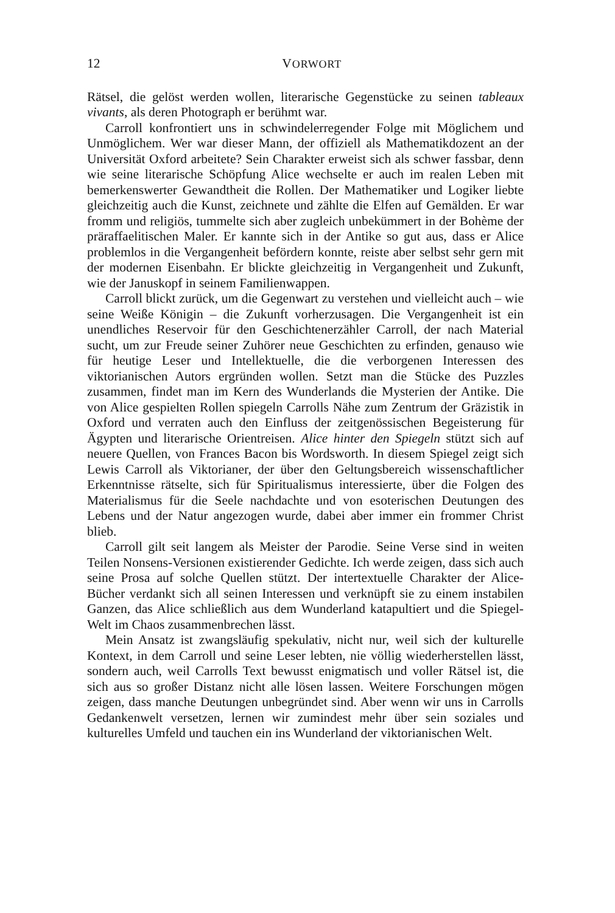12 VORWORT
Rätsel, die gelöst werden wollen, literarische Gegenstücke zu seinen tableaux vivants, als deren Photograph er berühmt war.
Carroll konfrontiert uns in schwindelerregender Folge mit Möglichem und Unmöglichem. Wer war dieser Mann, der offiziell als Mathematikdozent an der Universität Oxford arbeitete? Sein Charakter erweist sich als schwer fassbar, denn wie seine literarische Schöpfung Alice wechselte er auch im realen Leben mit bemerkenswerter Gewandtheit die Rollen. Der Mathematiker und Logiker liebte gleichzeitig auch die Kunst, zeichnete und zählte die Elfen auf Gemälden. Er war fromm und religiös, tummelte sich aber zugleich unbekümmert in der Bohème der präraffaelitischen Maler. Er kannte sich in der Antike so gut aus, dass er Alice problemlos in die Vergangenheit befördern konnte, reiste aber selbst sehr gern mit der modernen Eisenbahn. Er blickte gleichzeitig in Vergangenheit und Zukunft, wie der Januskopf in seinem Familienwappen.
Carroll blickt zurück, um die Gegenwart zu verstehen und vielleicht auch – wie seine Weiße Königin – die Zukunft vorherzusagen. Die Vergangenheit ist ein unendliches Reservoir für den Geschichtenerzähler Carroll, der nach Material sucht, um zur Freude seiner Zuhörer neue Geschichten zu erfinden, genauso wie für heutige Leser und Intellektuelle, die die verborgenen Interessen des viktorianischen Autors ergründen wollen. Setzt man die Stücke des Puzzles zusammen, findet man im Kern des Wunderlands die Mysterien der Antike. Die von Alice gespielten Rollen spiegeln Carrolls Nähe zum Zentrum der Gräzistik in Oxford und verraten auch den Einfluss der zeitgenössischen Begeisterung für Ägypten und literarische Orientreisen. Alice hinter den Spiegeln stützt sich auf neuere Quellen, von Frances Bacon bis Wordsworth. In diesem Spiegel zeigt sich Lewis Carroll als Viktorianer, der über den Geltungsbereich wissenschaftlicher Erkenntnisse rätselte, sich für Spiritualismus interessierte, über die Folgen des Materialismus für die Seele nachdachte und von esoterischen Deutungen des Lebens und der Natur angezogen wurde, dabei aber immer ein frommer Christ blieb.
Carroll gilt seit langem als Meister der Parodie. Seine Verse sind in weiten Teilen Nonsens-Versionen existierender Gedichte. Ich werde zeigen, dass sich auch seine Prosa auf solche Quellen stützt. Der intertextuelle Charakter der Alice-Bücher verdankt sich all seinen Interessen und verknüpft sie zu einem instabilen Ganzen, das Alice schließlich aus dem Wunderland katapultiert und die Spiegel-Welt im Chaos zusammenbrechen lässt.
Mein Ansatz ist zwangsläufig spekulativ, nicht nur, weil sich der kulturelle Kontext, in dem Carroll und seine Leser lebten, nie völlig wiederherstellen lässt, sondern auch, weil Carrolls Text bewusst enigmatisch und voller Rätsel ist, die sich aus so großer Distanz nicht alle lösen lassen. Weitere Forschungen mögen zeigen, dass manche Deutungen unbegründet sind. Aber wenn wir uns in Carrolls Gedankenwelt versetzen, lernen wir zumindest mehr über sein soziales und kulturelles Umfeld und tauchen ein ins Wunderland der viktorianischen Welt.